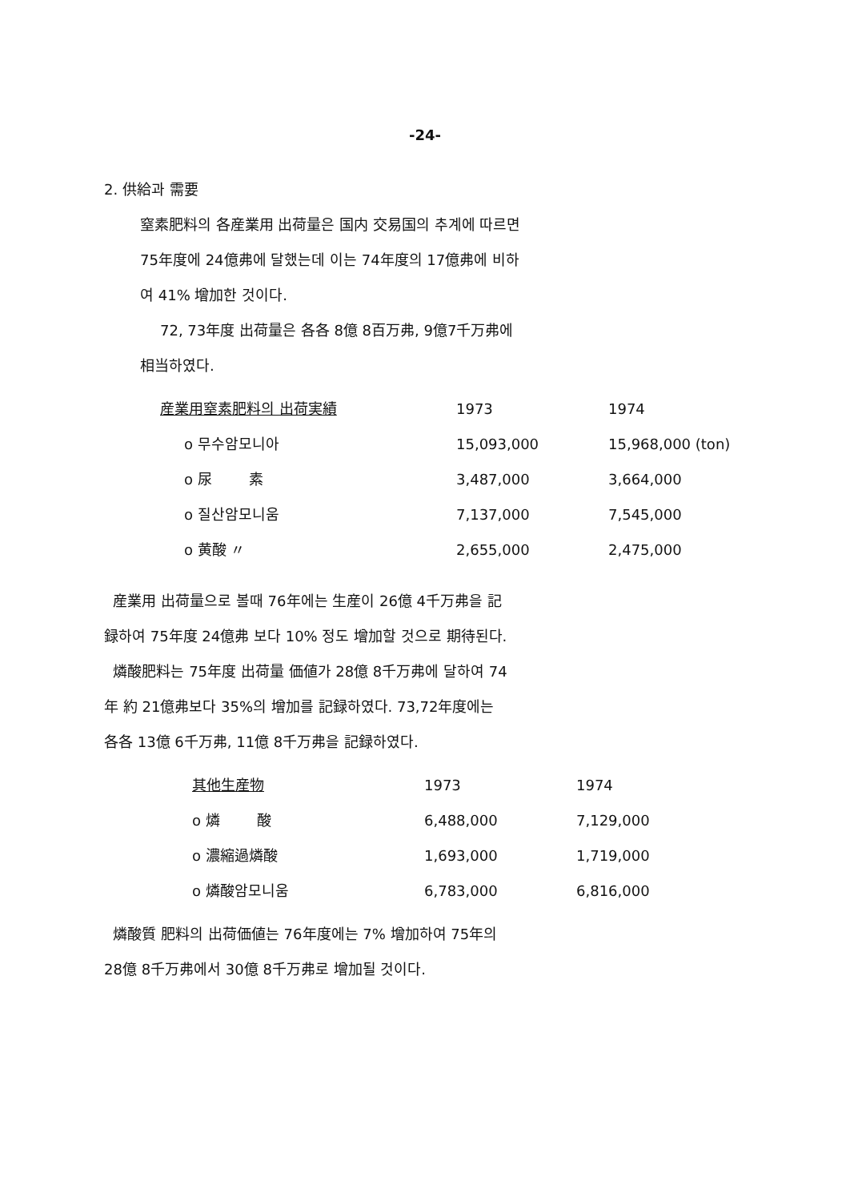-24-
2. 供給과 需要
窒素肥料의 各産業用 出荷量은 国内 交易国의 추계에 따르면
75年度에 24億弗에 달했는데 이는 74年度의 17億弗에 비하
여 41% 增加한 것이다.
72, 73年度 出荷量은 各各 8億 8百万弗, 9億7千万弗에
相当하였다.
| 産業用窒素肥料의 出荷実績 | 1973 | 1974 |
| --- | --- | --- |
| o 무수암모니아 | 15,093,000 | 15,968,000 (ton) |
| o 尿 素 | 3,487,000 | 3,664,000 |
| o 질산암모니움 | 7,137,000 | 7,545,000 |
| o 黄酸 〃 | 2,655,000 | 2,475,000 |
産業用 出荷量으로 볼때 76年에는 生産이 26億 4千万弗을 記
録하여 75年度 24億弗 보다 10% 정도 增加할 것으로 期待된다.
燐酸肥料는 75年度 出荷量 価値가 28億 8千万弗에 달하여 74
年 約 21億弗보다 35%의 增加를 記録하였다. 73,72年度에는
各各 13億 6千万弗, 11億 8千万弗을 記録하였다.
| 其他生産物 | 1973 | 1974 |
| --- | --- | --- |
| o 燐 酸 | 6,488,000 | 7,129,000 |
| o 濃縮過燐酸 | 1,693,000 | 1,719,000 |
| o 燐酸암모니움 | 6,783,000 | 6,816,000 |
燐酸質 肥料의 出荷価値는 76年度에는 7% 增加하여 75年의
28億 8千万弗에서 30億 8千万弗로 增加될 것이다.